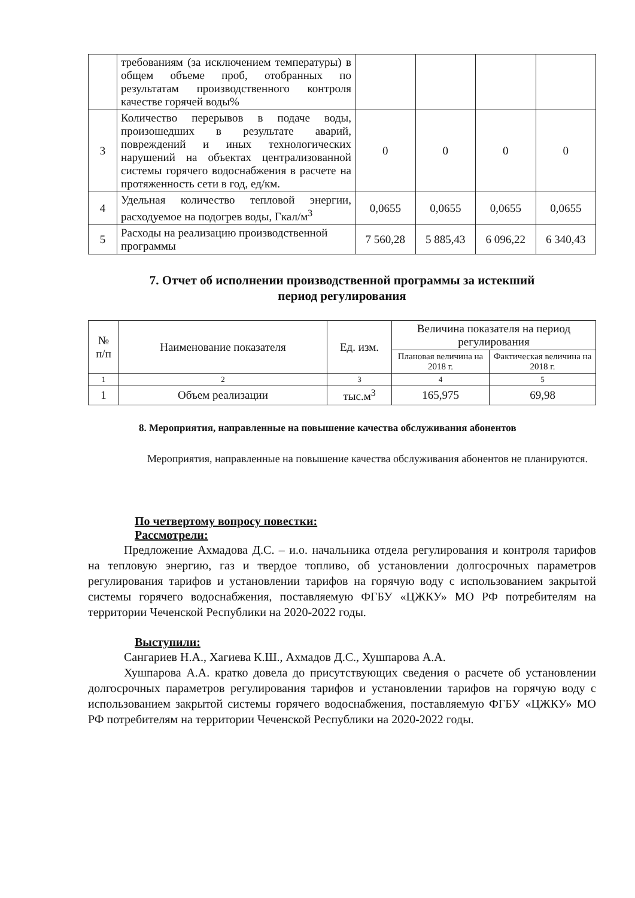| | требованиям (за исключением температуры) в общем объеме проб, отобранных по результатам производственного контроля качестве горячей воды% | | | | |
| 3 | Количество перерывов в подаче воды, произошедших в результате аварий, повреждений и иных технологических нарушений на объектах централизованной системы горячего водоснабжения в расчете на протяженность сети в год, ед/км. | 0 | 0 | 0 | 0 |
| 4 | Удельная количество тепловой энергии, расходуемое на подогрев воды, Гкал/м<sup>3</sup> | 0,0655 | 0,0655 | 0,0655 | 0,0655 |
| 5 | Расходы на реализацию производственной программы | 7 560,28 | 5 885,43 | 6 096,22 | 6 340,43 |
7. Отчет об исполнении производственной программы за истекший
период регулирования
| № п/п | Наименование показателя | Ед. изм. | Величина показателя на период регулирования | |
| --- | --- | --- | --- | --- |
| | | | Плановая величина на 2018 г. | Фактическая величина на 2018 г. |
| 1 | 2 | 3 | 4 | 5 |
| 1 | Объем реализации | тыс.м<sup>3</sup> | 165,975 | 69,98 |
8. Мероприятия, направленные на повышение качества обслуживания абонентов
Мероприятия, направленные на повышение качества обслуживания абонентов не планируются.
По четвертому вопросу повестки:
Рассмотрели:
Предложение Ахмадова Д.С. – и.о. начальника отдела регулирования и контроля тарифов на тепловую энергию, газ и твердое топливо, об установлении долгосрочных параметров регулирования тарифов и установлении тарифов на горячую воду с использованием закрытой системы горячего водоснабжения, поставляемую ФГБУ «ЦЖКУ» МО РФ потребителям на территории Чеченской Республики на 2020-2022 годы.
Выступили:
Сангариев Н.А., Хагиева К.Ш., Ахмадов Д.С., Хушпарова А.А.
Хушпарова А.А. кратко довела до присутствующих сведения о расчете об установлении долгосрочных параметров регулирования тарифов и установлении тарифов на горячую воду с использованием закрытой системы горячего водоснабжения, поставляемую ФГБУ «ЦЖКУ» МО РФ потребителям на территории Чеченской Республики на 2020-2022 годы.